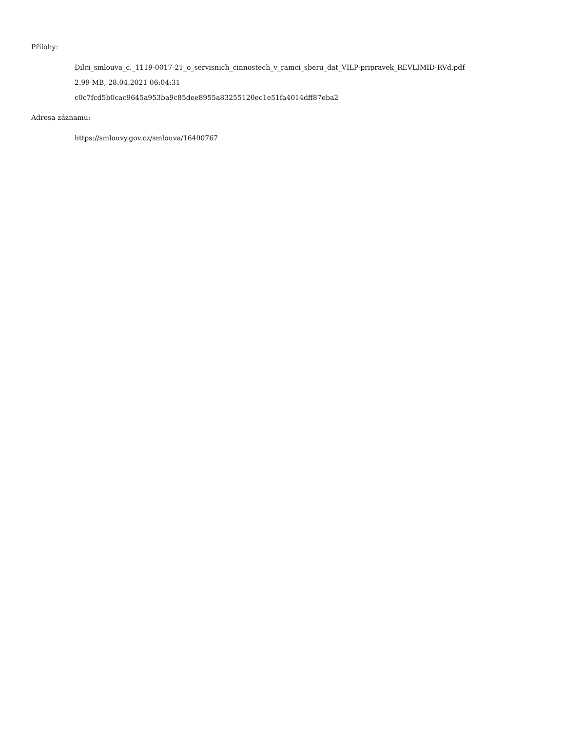Přílohy:
Dilci_smlouva_c._1119-0017-21_o_servisnich_cinnostech_v_ramci_sberu_dat_VILP-pripravek_REVLIMID-RVd.pdf
2.99 MB, 28.04.2021 06:04:31
c0c7fcd5b0cac9645a953ba9c85dee8955a83255120ec1e51fa4014dff87eba2
Adresa záznamu:
https://smlouvy.gov.cz/smlouva/16400767